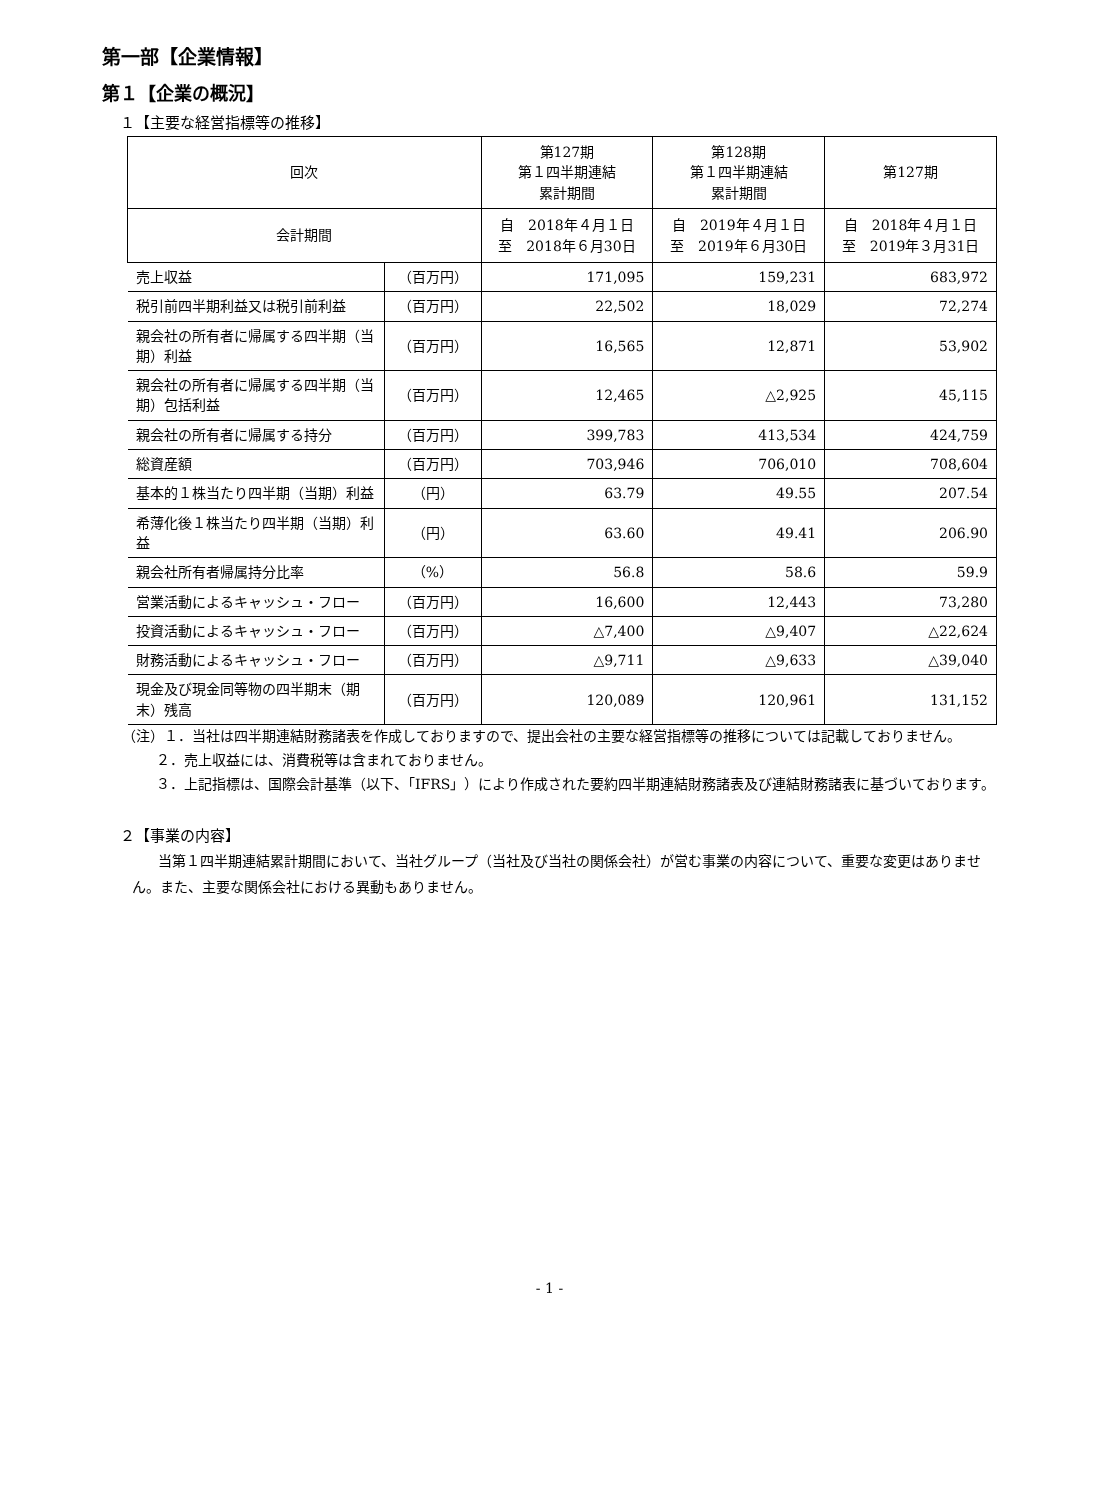第一部【企業情報】
第１【企業の概況】
１【主要な経営指標等の推移】
| 回次 | | 第127期 第１四半期連結 累計期間 | 第128期 第１四半期連結 累計期間 | 第127期 |
| --- | --- | --- | --- | --- |
| 会計期間 | | 自 2018年４月１日 至 2018年６月30日 | 自 2019年４月１日 至 2019年６月30日 | 自 2018年４月１日 至 2019年３月31日 |
| 売上収益 | （百万円） | 171,095 | 159,231 | 683,972 |
| 税引前四半期利益又は税引前利益 | （百万円） | 22,502 | 18,029 | 72,274 |
| 親会社の所有者に帰属する四半期（当期）利益 | （百万円） | 16,565 | 12,871 | 53,902 |
| 親会社の所有者に帰属する四半期（当期）包括利益 | （百万円） | 12,465 | △2,925 | 45,115 |
| 親会社の所有者に帰属する持分 | （百万円） | 399,783 | 413,534 | 424,759 |
| 総資産額 | （百万円） | 703,946 | 706,010 | 708,604 |
| 基本的１株当たり四半期（当期）利益 | （円） | 63.79 | 49.55 | 207.54 |
| 希薄化後１株当たり四半期（当期）利益 | （円） | 63.60 | 49.41 | 206.90 |
| 親会社所有者帰属持分比率 | （%） | 56.8 | 58.6 | 59.9 |
| 営業活動によるキャッシュ・フロー | （百万円） | 16,600 | 12,443 | 73,280 |
| 投資活動によるキャッシュ・フロー | （百万円） | △7,400 | △9,407 | △22,624 |
| 財務活動によるキャッシュ・フロー | （百万円） | △9,711 | △9,633 | △39,040 |
| 現金及び現金同等物の四半期末（期末）残高 | （百万円） | 120,089 | 120,961 | 131,152 |
（注）１．当社は四半期連結財務諸表を作成しておりますので、提出会社の主要な経営指標等の推移については記載しておりません。
２．売上収益には、消費税等は含まれておりません。
３．上記指標は、国際会計基準（以下、「IFRS」）により作成された要約四半期連結財務諸表及び連結財務諸表に基づいております。
２【事業の内容】
当第１四半期連結累計期間において、当社グループ（当社及び当社の関係会社）が営む事業の内容について、重要な変更はありません。また、主要な関係会社における異動もありません。
- 1 -